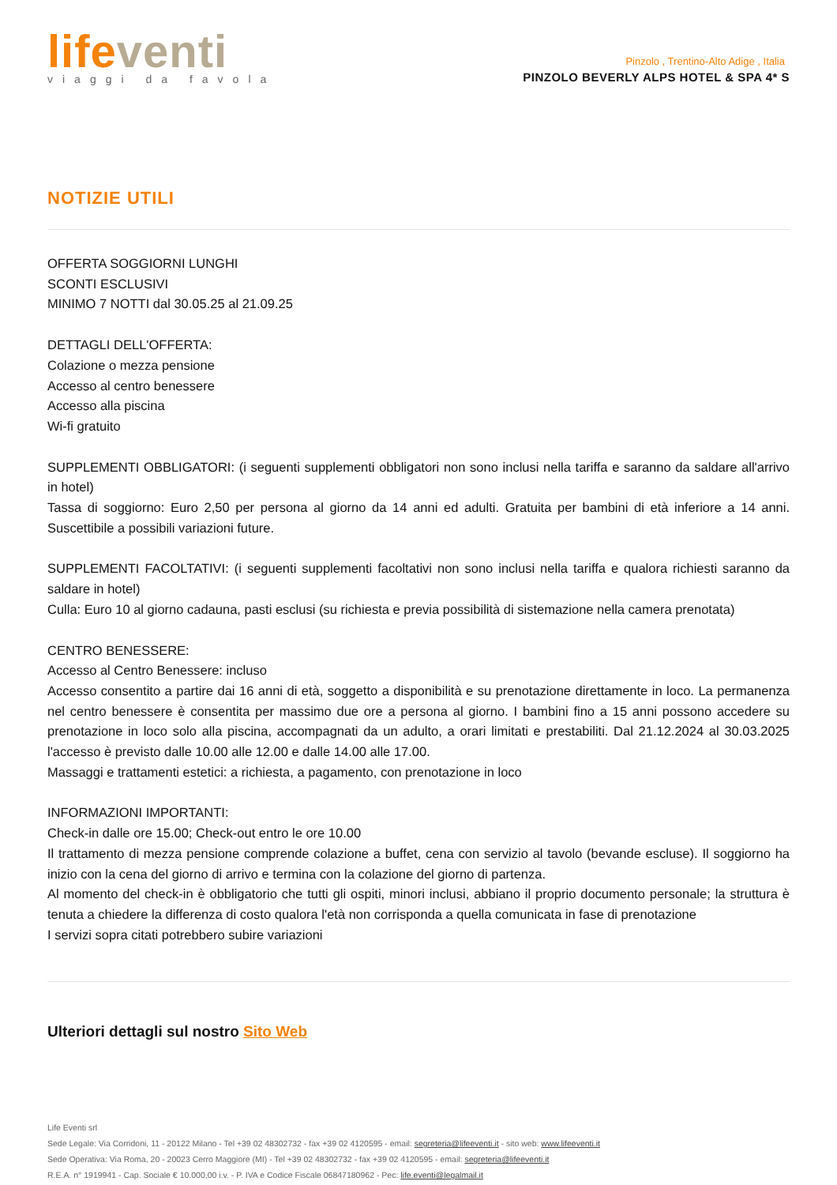life venti
viaggi da favola
Pinzolo , Trentino-Alto Adige , Italia
PINZOLO BEVERLY ALPS HOTEL & SPA 4* S
NOTIZIE UTILI
OFFERTA SOGGIORNI LUNGHI
SCONTI ESCLUSIVI
MINIMO 7 NOTTI dal 30.05.25 al 21.09.25
DETTAGLI DELL'OFFERTA:
Colazione o mezza pensione
Accesso al centro benessere
Accesso alla piscina
Wi-fi gratuito
SUPPLEMENTI OBBLIGATORI: (i seguenti supplementi obbligatori non sono inclusi nella tariffa e saranno da saldare all'arrivo in hotel)
Tassa di soggiorno: Euro 2,50 per persona al giorno da 14 anni ed adulti. Gratuita per bambini di età inferiore a 14 anni. Suscettibile a possibili variazioni future.
SUPPLEMENTI FACOLTATIVI: (i seguenti supplementi facoltativi non sono inclusi nella tariffa e qualora richiesti saranno da saldare in hotel)
Culla: Euro 10 al giorno cadauna, pasti esclusi (su richiesta e previa possibilità di sistemazione nella camera prenotata)
CENTRO BENESSERE:
Accesso al Centro Benessere: incluso
Accesso consentito a partire dai 16 anni di età, soggetto a disponibilità e su prenotazione direttamente in loco. La permanenza nel centro benessere è consentita per massimo due ore a persona al giorno. I bambini fino a 15 anni possono accedere su prenotazione in loco solo alla piscina, accompagnati da un adulto, a orari limitati e prestabiliti. Dal 21.12.2024 al 30.03.2025 l'accesso è previsto dalle 10.00 alle 12.00 e dalle 14.00 alle 17.00.
Massaggi e trattamenti estetici: a richiesta, a pagamento, con prenotazione in loco
INFORMAZIONI IMPORTANTI:
Check-in dalle ore 15.00; Check-out entro le ore 10.00
Il trattamento di mezza pensione comprende colazione a buffet, cena con servizio al tavolo (bevande escluse). Il soggiorno ha inizio con la cena del giorno di arrivo e termina con la colazione del giorno di partenza.
Al momento del check-in è obbligatorio che tutti gli ospiti, minori inclusi, abbiano il proprio documento personale; la struttura è tenuta a chiedere la differenza di costo qualora l'età non corrisponda a quella comunicata in fase di prenotazione
I servizi sopra citati potrebbero subire variazioni
Ulteriori dettagli sul nostro Sito Web
Life Eventi srl
Sede Legale: Via Corridoni, 11 - 20122 Milano - Tel +39 02 48302732 - fax +39 02 4120595 - email: segreteria@lifeeventi.it - sito web: www.lifeeventi.it
Sede Operativa: Via Roma, 20 - 20023 Cerro Maggiore (MI) - Tel +39 02 48302732 - fax +39 02 4120595 - email: segreteria@lifeeventi.it
R.E.A. n° 1919941 - Cap. Sociale € 10.000,00 i.v. - P. IVA e Codice Fiscale 06847180962 - Pec: life.eventi@legalmail.it